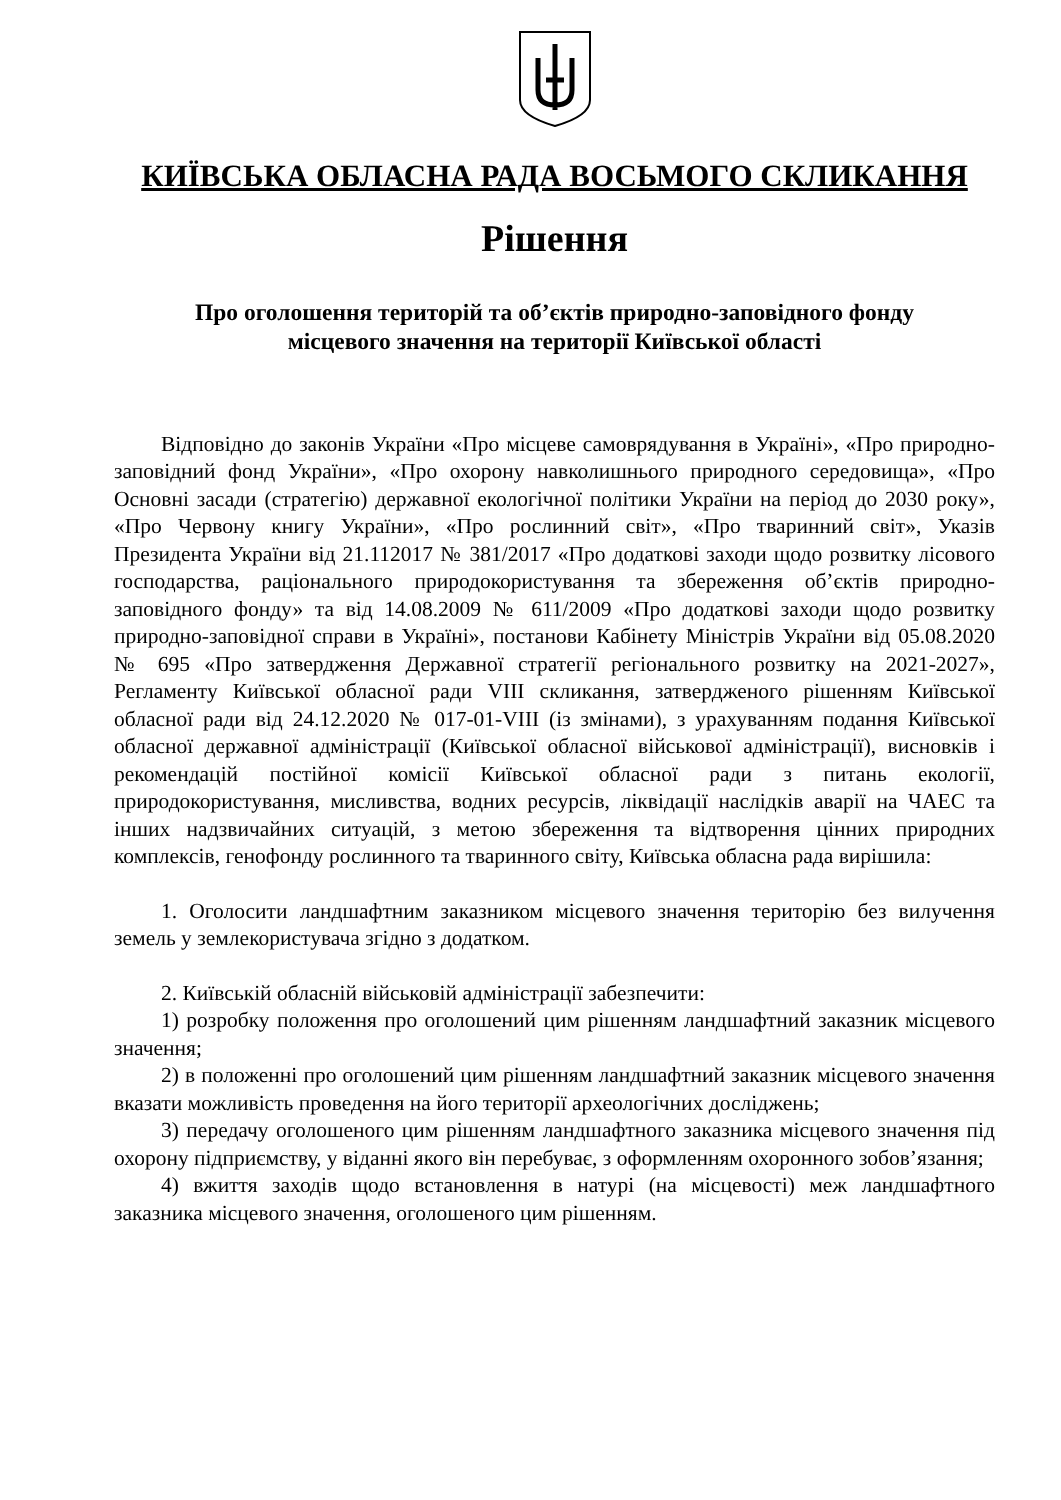КИЇВСЬКА ОБЛАСНА РАДА ВОСЬМОГО СКЛИКАННЯ
Рішення
Про оголошення територій та об’єктів природно-заповідного фонду
місцевого значення на території Київської області
Відповідно до законів України «Про місцеве самоврядування в Україні», «Про природно-заповідний фонд України», «Про охорону навколишнього природного середовища», «Про Основні засади (стратегію) державної екологічної політики України на період до 2030 року», «Про Червону книгу України», «Про рослинний світ», «Про тваринний світ», Указів Президента України від 21.112017 № 381/2017 «Про додаткові заходи щодо розвитку лісового господарства, раціонального природокористування та збереження об’єктів природно-заповідного фонду» та від 14.08.2009 № 611/2009 «Про додаткові заходи щодо розвитку природно-заповідної справи в Україні», постанови Кабінету Міністрів України від 05.08.2020 № 695 «Про затвердження Державної стратегії регіонального розвитку на 2021-2027», Регламенту Київської обласної ради VIII скликання, затвердженого рішенням Київської обласної ради від 24.12.2020 № 017-01-VIII (із змінами), з урахуванням подання Київської обласної державної адміністрації (Київської обласної військової адміністрації), висновків і рекомендацій постійної комісії Київської обласної ради з питань екології, природокористування, мисливства, водних ресурсів, ліквідації наслідків аварії на ЧАЕС та інших надзвичайних ситуацій, з метою збереження та відтворення цінних природних комплексів, генофонду рослинного та тваринного світу, Київська обласна рада вирішила:
1. Оголосити ландшафтним заказником місцевого значення територію без вилучення земель у землекористувача згідно з додатком.
2. Київській обласній військовій адміністрації забезпечити:
1) розробку положення про оголошений цим рішенням ландшафтний заказник місцевого значення;
2) в положенні про оголошений цим рішенням ландшафтний заказник місцевого значення вказати можливість проведення на його території археологічних досліджень;
3) передачу оголошеного цим рішенням ландшафтного заказника місцевого значення під охорону підприємству, у віданні якого він перебуває, з оформленням охоронного зобов’язання;
4) вжиття заходів щодо встановлення в натурі (на місцевості) меж ландшафтного заказника місцевого значення, оголошеного цим рішенням.